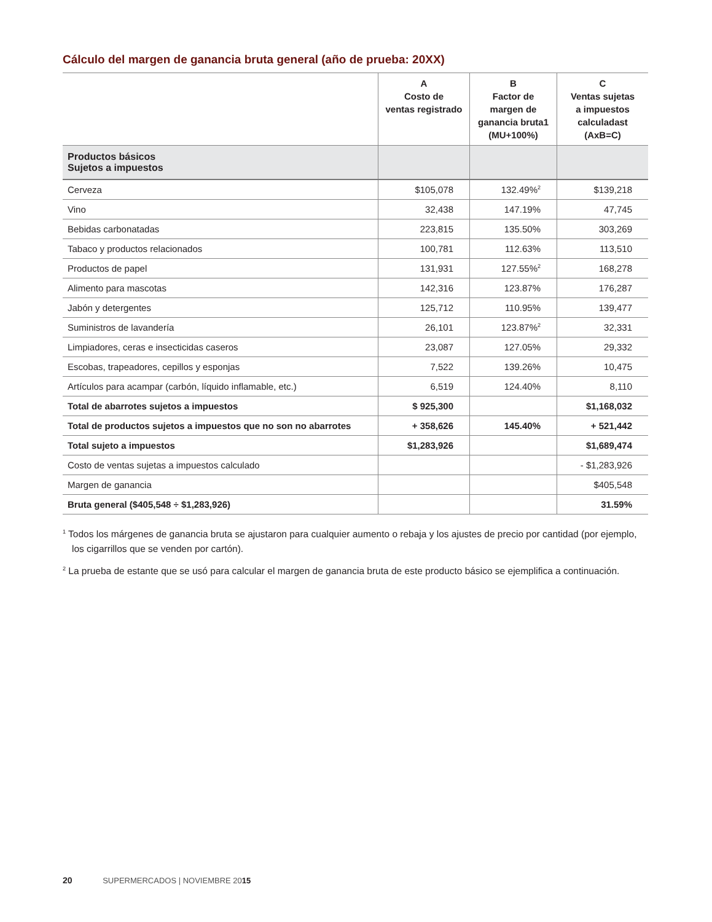Cálculo del margen de ganancia bruta general (año de prueba: 20XX)
| | A Costo de ventas registrado | B Factor de margen de ganancia bruta1 (MU+100%) | C Ventas sujetas a impuestos calculadast (AxB=C) |
| --- | --- | --- | --- |
| Productos básicos Sujetos a impuestos | | | |
| Cerveza | $105,078 | 132.49%<sup>2</sup> | $139,218 |
| Vino | 32,438 | 147.19% | 47,745 |
| Bebidas carbonatadas | 223,815 | 135.50% | 303,269 |
| Tabaco y productos relacionados | 100,781 | 112.63% | 113,510 |
| Productos de papel | 131,931 | 127.55%<sup>2</sup> | 168,278 |
| Alimento para mascotas | 142,316 | 123.87% | 176,287 |
| Jabón y detergentes | 125,712 | 110.95% | 139,477 |
| Suministros de lavandería | 26,101 | 123.87%<sup>2</sup> | 32,331 |
| Limpiadores, ceras e insecticidas caseros | 23,087 | 127.05% | 29,332 |
| Escobas, trapeadores, cepillos y esponjas | 7,522 | 139.26% | 10,475 |
| Artículos para acampar (carbón, líquido inflamable, etc.) | 6,519 | 124.40% | 8,110 |
| Total de abarrotes sujetos a impuestos | $ 925,300 | | $1,168,032 |
| Total de productos sujetos a impuestos que no son no abarrotes | + 358,626 | 145.40% | + 521,442 |
| Total sujeto a impuestos | $1,283,926 | | $1,689,474 |
| Costo de ventas sujetas a impuestos calculado | | | - $1,283,926 |
| Margen de ganancia | | | $405,548 |
| Bruta general ($405,548 ÷ $1,283,926) | | | 31.59% |
<sup>1</sup> Todos los márgenes de ganancia bruta se ajustaron para cualquier aumento o rebaja y los ajustes de precio por cantidad (por ejemplo, los cigarrillos que se venden por cartón).
<sup>2</sup> La prueba de estante que se usó para calcular el margen de ganancia bruta de este producto básico se ejemplifica a continuación.
20 SUPERMERCADOS | NOVIEMBRE 2015